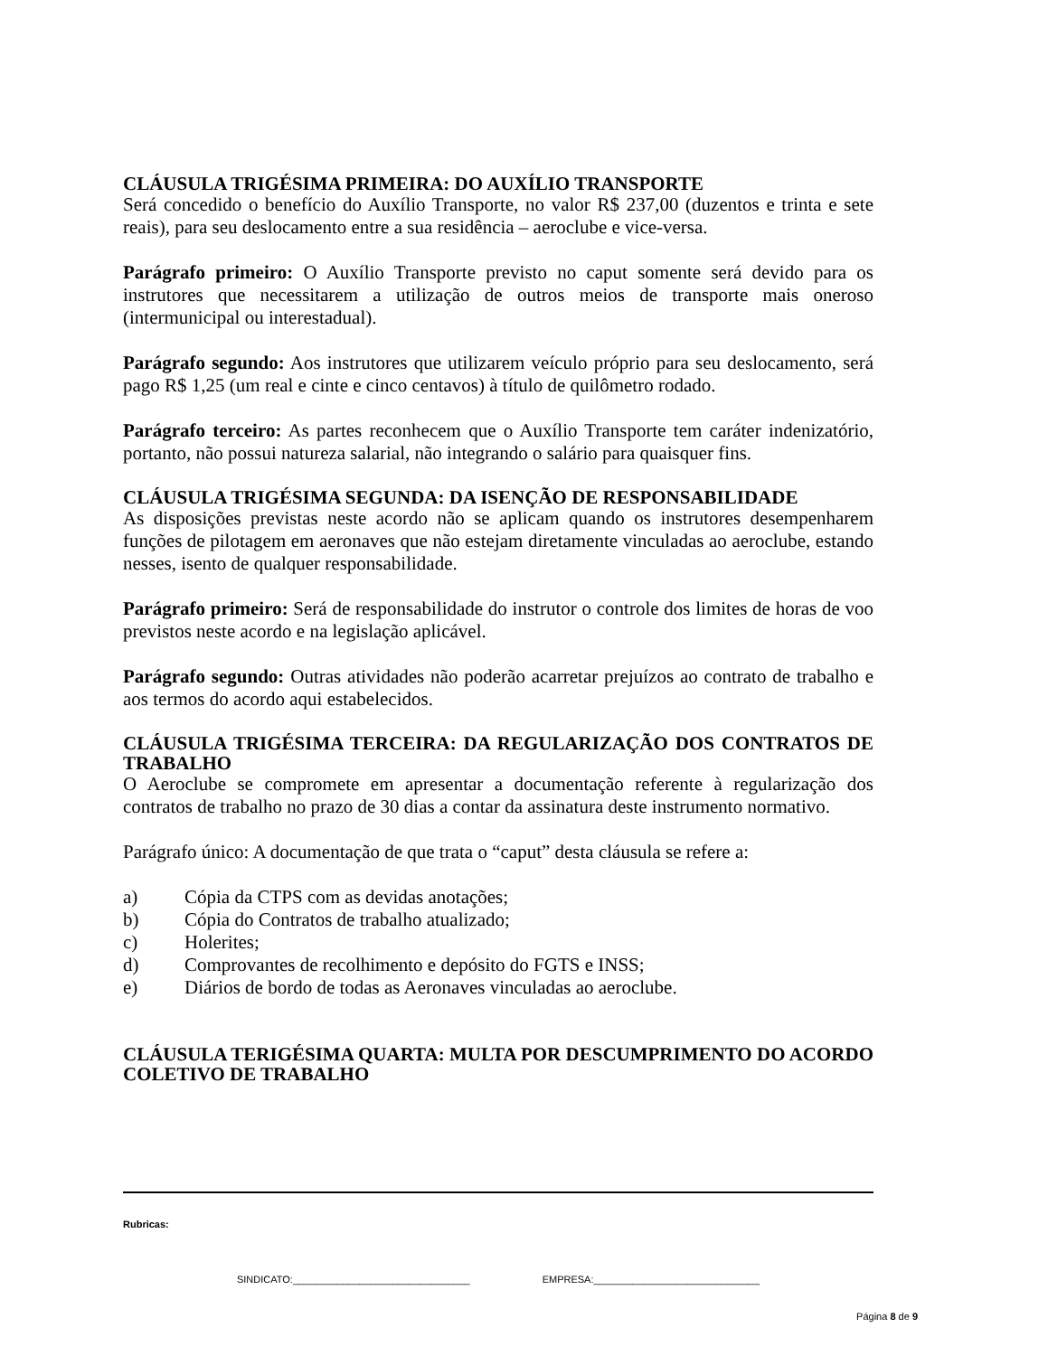CLÁUSULA TRIGÉSIMA PRIMEIRA: DO AUXÍLIO TRANSPORTE
Será concedido o benefício do Auxílio Transporte, no valor R$ 237,00 (duzentos e trinta e sete reais), para seu deslocamento entre a sua residência – aeroclube e vice-versa.
Parágrafo primeiro: O Auxílio Transporte previsto no caput somente será devido para os instrutores que necessitarem a utilização de outros meios de transporte mais oneroso (intermunicipal ou interestadual).
Parágrafo segundo: Aos instrutores que utilizarem veículo próprio para seu deslocamento, será pago R$ 1,25 (um real e cinte e cinco centavos) à título de quilômetro rodado.
Parágrafo terceiro: As partes reconhecem que o Auxílio Transporte tem caráter indenizatório, portanto, não possui natureza salarial, não integrando o salário para quaisquer fins.
CLÁUSULA TRIGÉSIMA SEGUNDA: DA ISENÇÃO DE RESPONSABILIDADE
As disposições previstas neste acordo não se aplicam quando os instrutores desempenharem funções de pilotagem em aeronaves que não estejam diretamente vinculadas ao aeroclube, estando nesses, isento de qualquer responsabilidade.
Parágrafo primeiro: Será de responsabilidade do instrutor o controle dos limites de horas de voo previstos neste acordo e na legislação aplicável.
Parágrafo segundo: Outras atividades não poderão acarretar prejuízos ao contrato de trabalho e aos termos do acordo aqui estabelecidos.
CLÁUSULA TRIGÉSIMA TERCEIRA: DA REGULARIZAÇÃO DOS CONTRATOS DE TRABALHO
O Aeroclube se compromete em apresentar a documentação referente à regularização dos contratos de trabalho no prazo de 30 dias a contar da assinatura deste instrumento normativo.
Parágrafo único: A documentação de que trata o “caput” desta cláusula se refere a:
a) Cópia da CTPS com as devidas anotações;
b) Cópia do Contratos de trabalho atualizado;
c) Holerites;
d) Comprovantes de recolhimento e depósito do FGTS e INSS;
e) Diários de bordo de todas as Aeronaves vinculadas ao aeroclube.
CLÁUSULA TERIGÉSIMA QUARTA: MULTA POR DESCUMPRIMENTO DO ACORDO COLETIVO DE TRABALHO
Rubricas:
SINDICATO:________________________________ EMPRESA:______________________________
Página 8 de 9